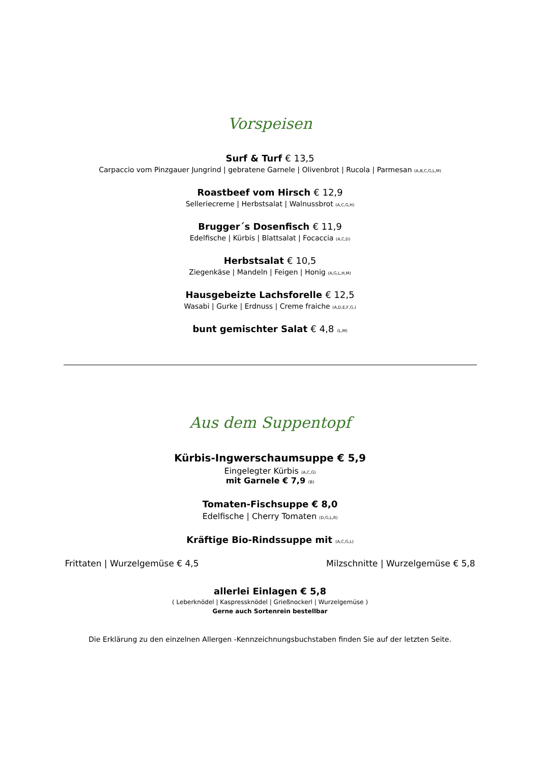Vorspeisen
Surf & Turf € 13,5
Carpaccio vom Pinzgauer Jungrind | gebratene Garnele | Olivenbrot | Rucola | Parmesan (A,B,C,G,L,M)
Roastbeef vom Hirsch € 12,9
Selleriecreme | Herbstsalat | Walnussbrot (A,C,G,H)
Brugger´s Dosenfisch € 11,9
Edelfische | Kürbis | Blattsalat | Focaccia (A,C,D)
Herbstsalat € 10,5
Ziegenkäse | Mandeln | Feigen | Honig (A,G,L,H,M)
Hausgebeizte Lachsforelle € 12,5
Wasabi | Gurke | Erdnuss | Creme fraiche (A,D,E,F,G,)
bunt gemischter Salat € 4,8 (L,M)
Aus dem Suppentopf
Kürbis-Ingwerschaumsuppe € 5,9
Eingelegter Kürbis (A,C,G)
mit Garnele € 7,9 (B)
Tomaten-Fischsuppe € 8,0
Edelfische | Cherry Tomaten (D,G,L,R)
Kräftige Bio-Rindssuppe mit (A,C,G,L)
Frittaten | Wurzelgemüse € 4,5 Milzschnitte | Wurzelgemüse € 5,8
allerlei Einlagen € 5,8
( Leberknödel | Kaspressknödel | Grießnockerl | Wurzelgemüse )
Gerne auch Sortenrein bestellbar
Die Erklärung zu den einzelnen Allergen -Kennzeichnungsbuchstaben finden Sie auf der letzten Seite.